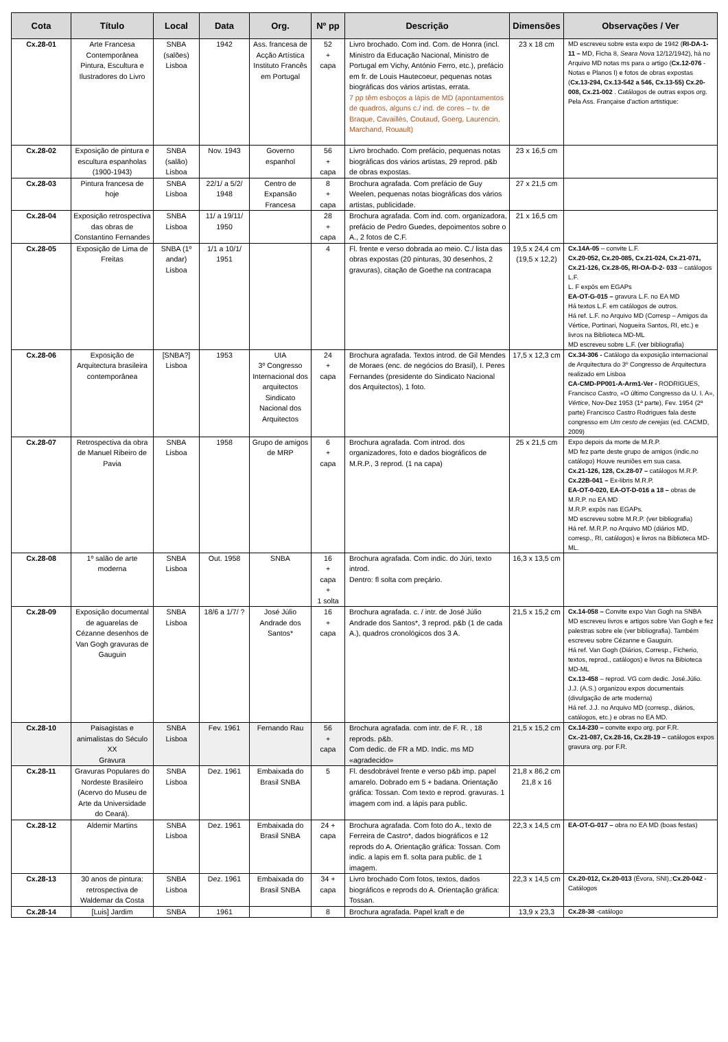| Cota | Título | Local | Data | Org. | Nº pp | Descrição | Dimensões | Observações / Ver |
| --- | --- | --- | --- | --- | --- | --- | --- | --- |
| Cx.28-01 | Arte Francesa Contemporânea Pintura, Escultura e Ilustradores do Livro | SNBA (salões) Lisboa | 1942 | Ass. francesa de Acção Artística Instituto Francês em Portugal | 52 + capa | Livro brochado. Com ind. Com. de Honra (incl. Ministro da Educação Nacional, Ministro de Portugal em Vichy, António Ferro, etc.), prefácio em fr. de Louis Hautecoeur, pequenas notas biográficas dos vários artistas, errata. 7 pp têm esboços a lápis de MD (apontamentos de quadros, alguns c./ ind. de cores – tv. de Braque, Cavaillès, Coutaud, Goerg, Laurencin, Marchand, Rouault) | 23 x 18 cm | MD escreveu sobre esta expo de 1942 ( RI-DA-1-11 – MD, Ficha 8, Seara Nova 12/12/1942), há no Arquivo MD notas ms para o artigo ( Cx.12-076 - Notas e Planos I) e fotos de obras expostas ( Cx.13-294, Cx.13-542 a 546, Cx.13-55) Cx.20-008, Cx.21-002 . Catálogos de outras expos org. Pela Ass. Française d'action artistique: |
| Cx.28-02 | Exposição de pintura e escultura espanholas (1900-1943) | SNBA (salão) Lisboa | Nov. 1943 | Governo espanhol | 56 + capa | Livro brochado. Com prefácio, pequenas notas biográficas dos vários artistas, 29 reprod. p&b de obras expostas. | 23 x 16,5 cm | |
| Cx.28-03 | Pintura francesa de hoje | SNBA Lisboa | 22/1/ a 5/2/ 1948 | Centro de Expansão Francesa | 8 + capa | Brochura agrafada. Com prefácio de Guy Weelen, pequenas notas biográficas dos vários artistas, publicidade. | 27 x 21,5 cm | |
| Cx.28-04 | Exposição retrospectiva das obras de Constantino Fernandes | SNBA Lisboa | 11/ a 19/11/ 1950 | | 28 + capa | Brochura agrafada. Com ind. com. organizadora, prefácio de Pedro Guedes, depoimentos sobre o A., 2 fotos de C.F. | 21 x 16,5 cm | |
| Cx.28-05 | Exposição de Lima de Freitas | SNBA (1º andar) Lisboa | 1/1 a 10/1/ 1951 | | 4 | Fl. frente e verso dobrada ao meio. C./ lista das obras expostas (20 pinturas, 30 desenhos, 2 gravuras), citação de Goethe na contracapa | 19,5 x 24,4 cm (19,5 x 12,2) | Cx.14A-05 – convite L.F. Cx.20-052, Cx.20-085, Cx.21-024, Cx.21-071, Cx.21-126, Cx.28-05, RI-OA-D-2- 033 – catálogos L.F. L. F expôs em EGAPs EA-OT-G-015 – gravura L.F. no EA MD Há textos L.F. em catálogos de outros. Há ref. L.F. no Arquivo MD (Corresp – Amigos da Vértice, Portinari, Nogueira Santos, RI, etc.) e livros na Biblioteca MD-ML MD escreveu sobre L.F. (ver bibliografia) |
| Cx.28-06 | Exposição de Arquitectura brasileira contemporânea | [SNBA?] Lisboa | 1953 | UIA 3º Congresso Internacional dos arquitectos Sindicato Nacional dos Arquitectos | 24 + capa | Brochura agrafada. Textos introd. de Gil Mendes de Moraes (enc. de negócios do Brasil), I. Peres Fernandes (presidente do Sindicato Nacional dos Arquitectos), 1 foto. | 17,5 x 12,3 cm | Cx.34-306 - Catálogo da exposição internacional de Arquitectura do 3º Congresso de Arquitectura realizado em Lisboa CA-CMD-PP001-A-Arm1-Ver - RODRIGUES, Francisco Castro, «O último Congresso da U. I. A», Vértice , Nov-Dez 1953 (1ª parte), Fev. 1954 (2ª parte) Francisco Castro Rodrigues fala deste congresso em Um cesto de cerejas (ed. CACMD, 2009) |
| Cx.28-07 | Retrospectiva da obra de Manuel Ribeiro de Pavia | SNBA Lisboa | 1958 | Grupo de amigos de MRP | 6 + capa | Brochura agrafada. Com introd. dos organizadores, foto e dados biográficos de M.R.P., 3 reprod. (1 na capa) | 25 x 21,5 cm | Expo depois da morte de M.R.P. MD fez parte deste grupo de amigos (indic.no catálogo) Houve reuniões em sua casa. Cx.21-126, 128, Cx.28-07 – catálogos M.R.P. Cx.22B-041 – Ex-libris M.R.P. EA-OT-0-020, EA-OT-D-016 a 18 – obras de M.R.P. no EA MD M.R.P. expôs nas EGAPs. MD escreveu sobre M.R.P. (ver bibliografia) Há ref. M.R.P. no Arquivo MD (diários MD, corresp., RI, catálogos) e livros na Biblioteca MD-ML. |
| Cx.28-08 | 1º salão de arte moderna | SNBA Lisboa | Out. 1958 | SNBA | 16 + capa + 1 solta | Brochura agrafada. Com indic. do Júri, texto introd. Dentro: fl solta com preçário. | 16,3 x 13,5 cm | |
| Cx.28-09 | Exposição documental de aguarelas de Cézanne desenhos de Van Gogh gravuras de Gauguin | SNBA Lisboa | 18/6 a 1/7/ ? | José Júlio Andrade dos Santos* | 16 + capa | Brochura agrafada. c. / intr. de José Júlio Andrade dos Santos*, 3 reprod. p&b (1 de cada A.), quadros cronológicos dos 3 A. | 21,5 x 15,2 cm | Cx.14-058 – Convite expo Van Gogh na SNBA MD escreveu livros e artigos sobre Van Gogh e fez palestras sobre ele (ver bibliografia). Também escreveu sobre Cézanne e Gauguin. Há ref. Van Gogh (Diários, Corresp., Ficherio, textos, reprod., catálogos) e livros na Bibioteca MD-ML Cx.13-458 – reprod. VG com dedic. José.Júlio. J.J. (A.S.) organizou expos documentais (divulgação de arte moderna) Há ref. J.J. no Arquivo MD (corresp., diários, catálogos, etc.) e obras no EA MD. |
| Cx.28-10 | Paisagistas e animalistas do Século XX Gravura | SNBA Lisboa | Fev. 1961 | Fernando Rau | 56 + capa | Brochura agrafada. com intr. de F. R. , 18 reprods. p&b. Com dedic. de FR a MD. Indic. ms MD «agradecido» | 21,5 x 15,2 cm | Cx.14-230 – convite expo org. por F.R. Cx.-21-087, Cx.28-16, Cx.28-19 – catálogos expos gravura org. por F.R. |
| Cx.28-11 | Gravuras Populares do Nordeste Brasileiro (Acervo do Museu de Arte da Universidade do Ceará). | SNBA Lisboa | Dez. 1961 | Embaixada do Brasil SNBA | 5 | Fl. desdobrável frente e verso p&b imp. papel amarelo. Dobrado em 5 + badana. Orientação gráfica: Tossan. Com texto e reprod. gravuras. 1 imagem com ind. a lápis para public. | 21,8 x 86,2 cm 21,8 x 16 | |
| Cx.28-12 | Aldemir Martins | SNBA Lisboa | Dez. 1961 | Embaixada do Brasil SNBA | 24 + capa | Brochura agrafada. Com foto do A., texto de Ferreira de Castro*, dados biográficos e 12 reprods do A. Orientação gráfica: Tossan. Com indic. a lapis em fl. solta para public. de 1 imagem. | 22,3 x 14,5 cm | EA-OT-G-017 – obra no EA MD (boas festas) |
| Cx.28-13 | 30 anos de pintura: retrospectiva de Waldemar da Costa | SNBA Lisboa | Dez. 1961 | Embaixada do Brasil SNBA | 34 + capa | Livro brochado Com fotos, textos, dados biográficos e reprods do A. Orientação gráfica: Tossan. | 22,3 x 14,5 cm | Cx.20-012, Cx.20-013 (Évora, SNI),: Cx.20-042 - Catálogos |
| Cx.28-14 | [Luis] Jardim | SNBA | 1961 | | 8 | Brochura agrafada. Papel kraft e de | 13,9 x 23,3 | Cx.28-38 -catálogo |